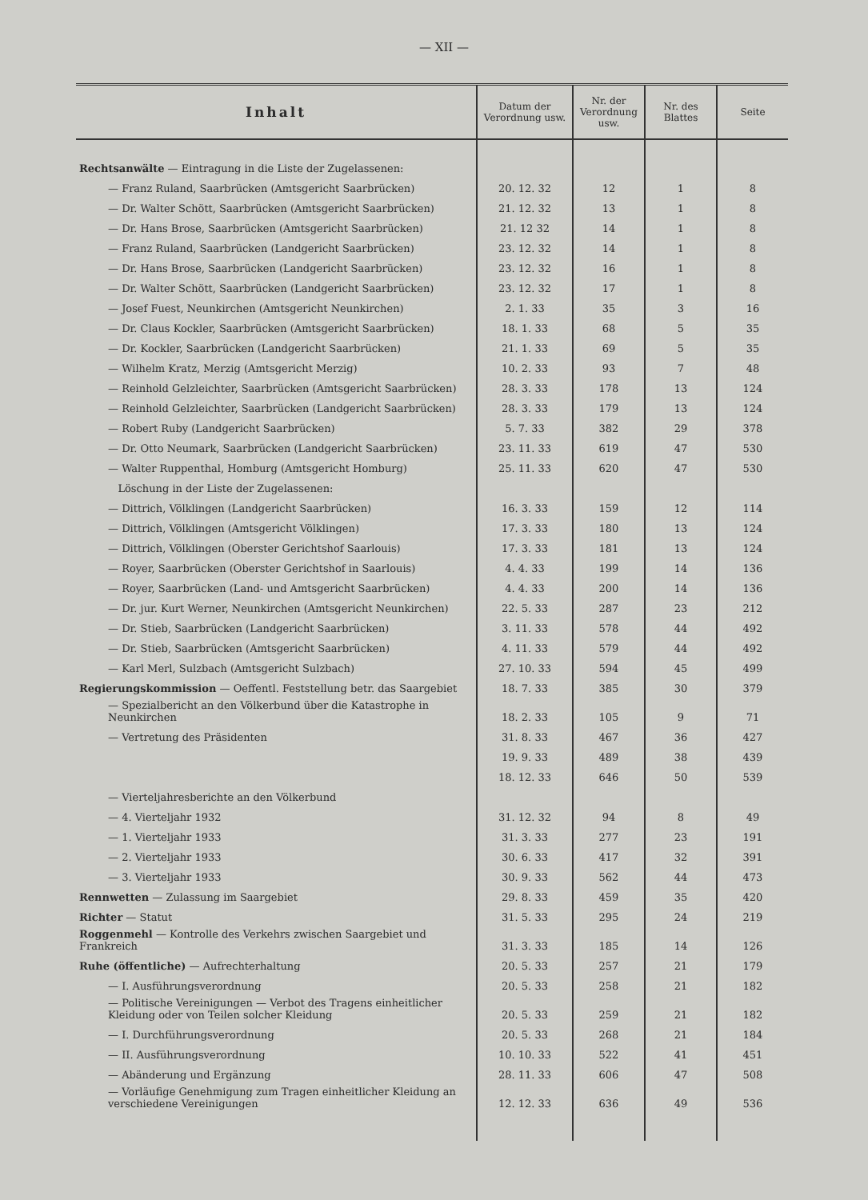— XII —
| Inhalt | Datum der Verordnung usw. | Nr. der Verordnung usw. | Nr. des Blattes | Seite |
| --- | --- | --- | --- | --- |
| Rechtsanwälte — Eintragung in die Liste der Zugelassenen: | | | | |
| — Franz Ruland, Saarbrücken (Amtsgericht Saarbrücken) | 20. 12. 32 | 12 | 1 | 8 |
| — Dr. Walter Schött, Saarbrücken (Amtsgericht Saarbrücken) | 21. 12. 32 | 13 | 1 | 8 |
| — Dr. Hans Brose, Saarbrücken (Amtsgericht Saarbrücken) | 21. 12 32 | 14 | 1 | 8 |
| — Franz Ruland, Saarbrücken (Landgericht Saarbrücken) | 23. 12. 32 | 14 | 1 | 8 |
| — Dr. Hans Brose, Saarbrücken (Landgericht Saarbrücken) | 23. 12. 32 | 16 | 1 | 8 |
| — Dr. Walter Schött, Saarbrücken (Landgericht Saarbrücken) | 23. 12. 32 | 17 | 1 | 8 |
| — Josef Fuest, Neunkirchen (Amtsgericht Neunkirchen) | 2. 1. 33 | 35 | 3 | 16 |
| — Dr. Claus Kockler, Saarbrücken (Amtsgericht Saarbrücken) | 18. 1. 33 | 68 | 5 | 35 |
| — Dr. Kockler, Saarbrücken (Landgericht Saarbrücken) | 21. 1. 33 | 69 | 5 | 35 |
| — Wilhelm Kratz, Merzig (Amtsgericht Merzig) | 10. 2. 33 | 93 | 7 | 48 |
| — Reinhold Gelzleichter, Saarbrücken (Amtsgericht Saarbrücken) | 28. 3. 33 | 178 | 13 | 124 |
| — Reinhold Gelzleichter, Saarbrücken (Landgericht Saarbrücken) | 28. 3. 33 | 179 | 13 | 124 |
| — Robert Ruby (Landgericht Saarbrücken) | 5. 7. 33 | 382 | 29 | 378 |
| — Dr. Otto Neumark, Saarbrücken (Landgericht Saarbrücken) | 23. 11. 33 | 619 | 47 | 530 |
| — Walter Ruppenthal, Homburg (Amtsgericht Homburg) | 25. 11. 33 | 620 | 47 | 530 |
| Löschung in der Liste der Zugelassenen: | | | | |
| — Dittrich, Völklingen (Landgericht Saarbrücken) | 16. 3. 33 | 159 | 12 | 114 |
| — Dittrich, Völklingen (Amtsgericht Völklingen) | 17. 3. 33 | 180 | 13 | 124 |
| — Dittrich, Völklingen (Oberster Gerichtshof Saarlouis) | 17. 3. 33 | 181 | 13 | 124 |
| — Royer, Saarbrücken (Oberster Gerichtshof in Saarlouis) | 4. 4. 33 | 199 | 14 | 136 |
| — Royer, Saarbrücken (Land- und Amtsgericht Saarbrücken) | 4. 4. 33 | 200 | 14 | 136 |
| — Dr. jur. Kurt Werner, Neunkirchen (Amtsgericht Neunkirchen) | 22. 5. 33 | 287 | 23 | 212 |
| — Dr. Stieb, Saarbrücken (Landgericht Saarbrücken) | 3. 11. 33 | 578 | 44 | 492 |
| — Dr. Stieb, Saarbrücken (Amtsgericht Saarbrücken) | 4. 11. 33 | 579 | 44 | 492 |
| — Karl Merl, Sulzbach (Amtsgericht Sulzbach) | 27. 10. 33 | 594 | 45 | 499 |
| Regierungskommission — Oeffentl. Feststellung betr. das Saargebiet | 18. 7. 33 | 385 | 30 | 379 |
| — Spezialbericht an den Völkerbund über die Katastrophe in Neunkirchen | 18. 2. 33 | 105 | 9 | 71 |
| — Vertretung des Präsidenten | 31. 8. 33 | 467 | 36 | 427 |
| | 19. 9. 33 | 489 | 38 | 439 |
| | 18. 12. 33 | 646 | 50 | 539 |
| — Vierteljahresberichte an den Völkerbund | | | | |
| — 4. Vierteljahr 1932 | 31. 12. 32 | 94 | 8 | 49 |
| — 1. Vierteljahr 1933 | 31. 3. 33 | 277 | 23 | 191 |
| — 2. Vierteljahr 1933 | 30. 6. 33 | 417 | 32 | 391 |
| — 3. Vierteljahr 1933 | 30. 9. 33 | 562 | 44 | 473 |
| Rennwetten — Zulassung im Saargebiet | 29. 8. 33 | 459 | 35 | 420 |
| Richter — Statut | 31. 5. 33 | 295 | 24 | 219 |
| Roggenmehl — Kontrolle des Verkehrs zwischen Saargebiet und Frankreich | 31. 3. 33 | 185 | 14 | 126 |
| Ruhe (öffentliche) — Aufrechterhaltung | 20. 5. 33 | 257 | 21 | 179 |
| — I. Ausführungsverordnung | 20. 5. 33 | 258 | 21 | 182 |
| — Politische Vereinigungen — Verbot des Tragens einheitlicher Kleidung oder von Teilen solcher Kleidung | 20. 5. 33 | 259 | 21 | 182 |
| — I. Durchführungsverordnung | 20. 5. 33 | 268 | 21 | 184 |
| — II. Ausführungsverordnung | 10. 10. 33 | 522 | 41 | 451 |
| — Abänderung und Ergänzung | 28. 11. 33 | 606 | 47 | 508 |
| — Vorläufige Genehmigung zum Tragen einheitlicher Kleidung an verschiedene Vereinigungen | 12. 12. 33 | 636 | 49 | 536 |